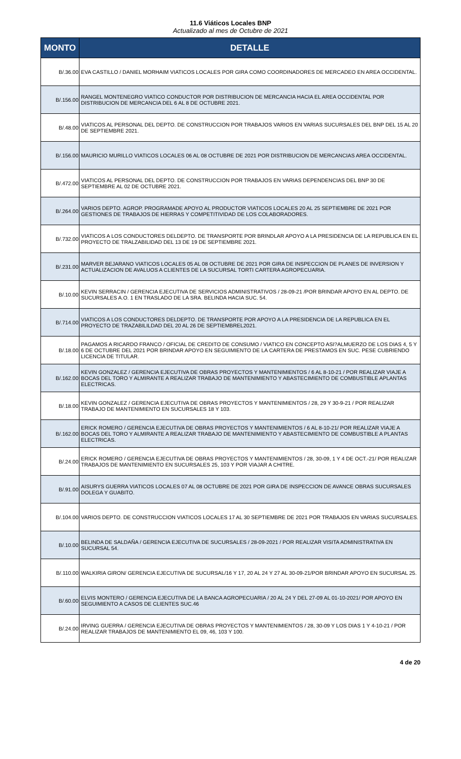11.6 Viáticos Locales BNP
Actualizado al mes de Octubre de 2021
| MONTO | DETALLE |
| --- | --- |
| B/.36.00 | EVA CASTILLO / DANIEL MORHAIM VIATICOS LOCALES POR GIRA COMO COORDINADORES DE MERCADEO EN AREA OCCIDENTAL. |
| B/.156.00 | RANGEL MONTENEGRO VIATICO CONDUCTOR POR DISTRIBUCION DE MERCANCIA HACIA EL AREA OCCIDENTAL POR DISTRIBUCION DE MERCANCIA DEL 6 AL 8 DE OCTUBRE 2021. |
| B/.48.00 | VIATICOS AL PERSONAL DEL DEPTO. DE CONSTRUCCION POR TRABAJOS VARIOS EN VARIAS SUCURSALES DEL BNP DEL 15 AL 20 DE SEPTIEMBRE 2021. |
| B/.156.00 | MAURICIO MURILLO VIATICOS LOCALES 06 AL 08 OCTUBRE DE 2021 POR DISTRIBUCION DE MERCANCIAS AREA OCCIDENTAL. |
| B/.472.00 | VIATICOS AL PERSONAL DEL DEPTO. DE CONSTRUCCION POR TRABAJOS EN VARIAS DEPENDENCIAS DEL BNP 30 DE SEPTIEMBRE AL 02 DE OCTUBRE 2021. |
| B/.264.00 | VARIOS DEPTO. AGROP. PROGRAMADE APOYO AL PRODUCTOR VIATICOS LOCALES 20 AL 25 SEPTIEMBRE DE 2021 POR GESTIONES DE TRABAJOS DE HIERRAS Y COMPETITIVIDAD DE LOS COLABORADORES. |
| B/.732.00 | VIATICOS A LOS CONDUCTORES DELDEPTO. DE TRANSPORTE POR BRINDLAR APOYO A LA PRESIDENCIA DE LA REPUBLICA EN EL PROYECTO DE TRALZABILIDAD DEL 13 DE 19 DE SEPTIEMBRE 2021. |
| B/.231.00 | MARVER BEJARANO VIATICOS LOCALES 05 AL 08 OCTUBRE DE 2021 POR GIRA DE INSPECCION DE PLANES DE INVERSION Y ACTUALIZACION DE AVALUOS A CLIENTES DE LA SUCURSAL TORTI CARTERA AGROPECUARIA. |
| B/.10.00 | KEVIN SERRACIN / GERENCIA EJECUTIVA DE SERVICIOS ADMINISTRATIVOS / 28-09-21 /POR BRINDAR APOYO EN AL DEPTO. DE SUCURSALES A.O. 1 EN TRASLADO DE LA SRA. BELINDA HACIA SUC. 54. |
| B/.714.00 | VIATICOS A LOS CONDUCTORES DELDEPTO. DE TRANSPORTE POR APOYO A LA PRESIDENCIA DE LA REPUBLICA EN EL PROYECTO DE TRAZABILILDAD DEL 20 AL 26 DE SEPTIEMBREL2021. |
| B/.18.00 | PAGAMOS A RICARDO FRANCO / OFICIAL DE CREDITO DE CONSUMO / VIATICO EN CONCEPTO ASI?ALMUERZO DE LOS DIAS 4, 5 Y 6 DE OCTUBRE DEL 2021 POR BRINDAR APOYO EN SEGUIMIENTO DE LA CARTERA DE PRESTAMOS EN SUC. PESE CUBRIENDO LICENCIA DE TITULAR. |
| B/.162.00 | KEVIN GONZALEZ / GERENCIA EJECUTIVA DE OBRAS PROYECTOS Y MANTENIMIENTOS / 6 AL 8-10-21 / POR REALIZAR VIAJE A BOCAS DEL TORO Y ALMIRANTE A REALIZAR TRABAJO DE MANTENIMIENTO Y ABASTECIMIENTO DE COMBUSTIBLE APLANTAS ELECTRICAS. |
| B/.18.00 | KEVIN GONZALEZ / GERENCIA EJECUTIVA DE OBRAS PROYECTOS Y MANTENIMIENTOS / 28, 29 Y 30-9-21 / POR REALIZAR TRABAJO DE MANTENIMIENTO EN SUCURSALES 18 Y 103. |
| B/.162.00 | ERICK ROMERO / GERENCIA EJECUTIVA DE OBRAS PROYECTOS Y MANTENIMIENTOS / 6 AL 8-10-21/ POR REALIZAR VIAJE A BOCAS DEL TORO Y ALMIRANTE A REALIZAR TRABAJO DE MANTENIMIENTO Y ABASTECIMIENTO DE COMBUSTIBLE A PLANTAS ELECTRICAS. |
| B/.24.00 | ERICK ROMERO / GERENCIA EJECUTIVA DE OBRAS PROYECTOS Y MANTENIMIENTOS / 28, 30-09, 1 Y 4 DE OCT.-21/ POR REALIZAR TRABAJOS DE MANTENIMIENTO EN SUCURSALES 25, 103 Y POR VIAJAR A CHITRE. |
| B/.91.00 | AISURYS GUERRA VIATICOS LOCALES 07 AL 08 OCTUBRE DE 2021 POR GIRA DE INSPECCION DE AVANCE OBRAS SUCURSALES DOLEGA Y GUABITO. |
| B/.104.00 | VARIOS DEPTO. DE CONSTRUCCION VIATICOS LOCALES 17 AL 30 SEPTIEMBRE DE 2021 POR TRABAJOS EN VARIAS SUCURSALES. |
| B/.10.00 | BELINDA DE SALDAÑA / GERENCIA EJECUTIVA DE SUCURSALES / 28-09-2021 / POR REALIZAR VISITA ADMINISTRATIVA EN SUCURSAL 54. |
| B/.110.00 | WALKIRIA GIRON/ GERENCIA EJECUTIVA DE SUCURSAL/16 Y 17, 20 AL 24 Y 27 AL 30-09-21/POR BRINDAR APOYO EN SUCURSAL 25. |
| B/.60.00 | ELVIS MONTERO / GERENCIA EJECUTIVA DE LA BANCA AGROPECUARIA / 20 AL 24 Y DEL 27-09 AL 01-10-2021/ POR APOYO EN SEGUIMIENTO A CASOS DE CLIENTES SUC.46 |
| B/.24.00 | IRVING GUERRA / GERENCIA EJECUTIVA DE OBRAS PROYECTOS Y MANTENIMIENTOS / 28, 30-09 Y LOS DIAS 1 Y 4-10-21 / POR REALIZAR TRABAJOS DE MANTENIMIENTO EL 09, 46, 103 Y 100. |
4 de 20